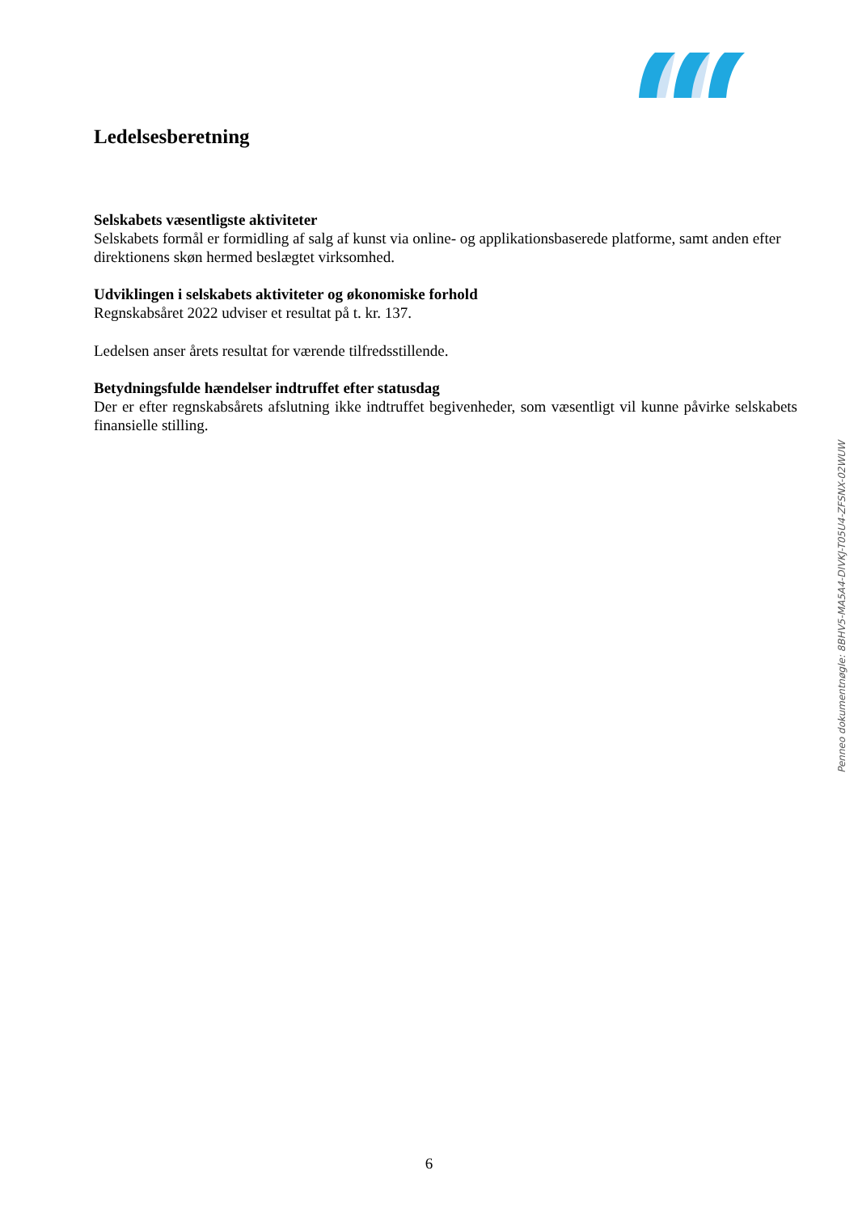Ledelsesberetning
Selskabets væsentligste aktiviteter
Selskabets formål er formidling af salg af kunst via online- og applikationsbaserede platforme, samt anden efter direktionens skøn hermed beslægtet virksomhed.
Udviklingen i selskabets aktiviteter og økonomiske forhold
Regnskabsåret 2022 udviser et resultat på t. kr. 137.
Ledelsen anser årets resultat for værende tilfredsstillende.
Betydningsfulde hændelser indtruffet efter statusdag
Der er efter regnskabsårets afslutning ikke indtruffet begivenheder, som væsentligt vil kunne påvirke selskabets finansielle stilling.
Penneo dokumentnøgle: 8BHV5-MA5A4-DIVKJ-T05U4-ZFSNX-02WUW
6